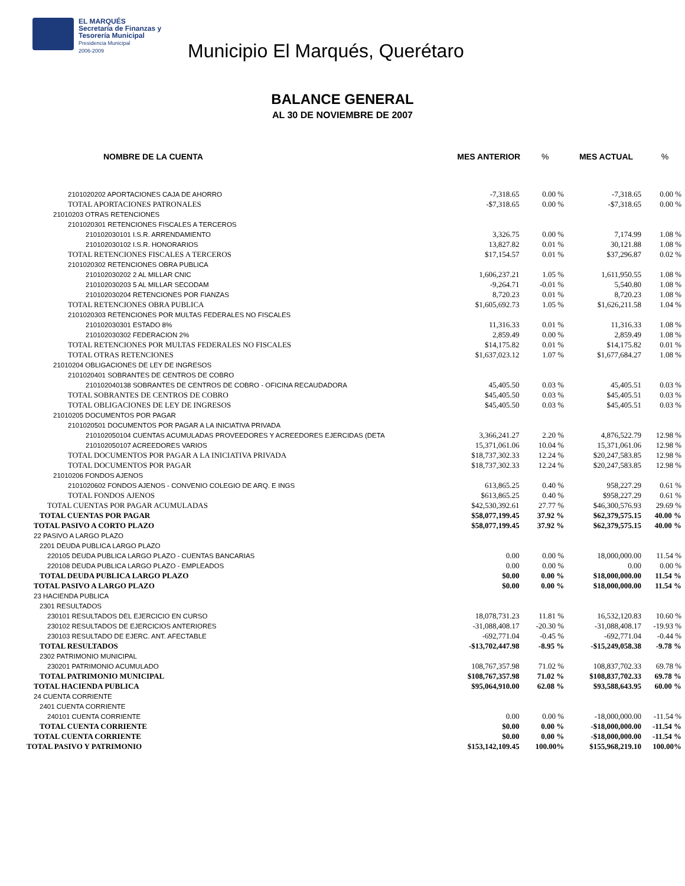EL MARQUÉS
Secretaría de Finanzas y
Tesorería Municipal
Presidencia Municipal
2006-2009
Municipio El Marqués, Querétaro
BALANCE GENERAL
AL 30 DE NOVIEMBRE DE 2007
| NOMBRE DE LA CUENTA | MES ANTERIOR | % | MES ACTUAL | % |
| --- | --- | --- | --- | --- |
| 2101020202 APORTACIONES CAJA DE AHORRO | -7,318.65 | 0.00 % | -7,318.65 | 0.00 % |
| TOTAL APORTACIONES PATRONALES | -$7,318.65 | 0.00 % | -$7,318.65 | 0.00 % |
| 21010203 OTRAS RETENCIONES | | | | |
| 2101020301 RETENCIONES FISCALES A TERCEROS | | | | |
| 210102030101 I.S.R. ARRENDAMIENTO | 3,326.75 | 0.00 % | 7,174.99 | 1.08 % |
| 210102030102 I.S.R. HONORARIOS | 13,827.82 | 0.01 % | 30,121.88 | 1.08 % |
| TOTAL RETENCIONES FISCALES A TERCEROS | $17,154.57 | 0.01 % | $37,296.87 | 0.02 % |
| 2101020302 RETENCIONES OBRA PUBLICA | | | | |
| 210102030202 2 AL MILLAR CNIC | 1,606,237.21 | 1.05 % | 1,611,950.55 | 1.08 % |
| 210102030203 5 AL MILLAR SECODAM | -9,264.71 | -0.01 % | 5,540.80 | 1.08 % |
| 210102030204 RETENCIONES POR FIANZAS | 8,720.23 | 0.01 % | 8,720.23 | 1.08 % |
| TOTAL RETENCIONES OBRA PUBLICA | $1,605,692.73 | 1.05 % | $1,626,211.58 | 1.04 % |
| 2101020303 RETENCIONES POR MULTAS FEDERALES NO FISCALES | | | | |
| 210102030301 ESTADO 8% | 11,316.33 | 0.01 % | 11,316.33 | 1.08 % |
| 210102030302 FEDERACION 2% | 2,859.49 | 0.00 % | 2,859.49 | 1.08 % |
| TOTAL RETENCIONES POR MULTAS FEDERALES NO FISCALES | $14,175.82 | 0.01 % | $14,175.82 | 0.01 % |
| TOTAL OTRAS RETENCIONES | $1,637,023.12 | 1.07 % | $1,677,684.27 | 1.08 % |
| 21010204 OBLIGACIONES DE LEY DE INGRESOS | | | | |
| 2101020401 SOBRANTES DE CENTROS DE COBRO | | | | |
| 210102040138 SOBRANTES DE CENTROS DE COBRO - OFICINA RECAUDADORA | 45,405.50 | 0.03 % | 45,405.51 | 0.03 % |
| TOTAL SOBRANTES DE CENTROS DE COBRO | $45,405.50 | 0.03 % | $45,405.51 | 0.03 % |
| TOTAL OBLIGACIONES DE LEY DE INGRESOS | $45,405.50 | 0.03 % | $45,405.51 | 0.03 % |
| 21010205 DOCUMENTOS POR PAGAR | | | | |
| 2101020501 DOCUMENTOS POR PAGAR A LA INICIATIVA PRIVADA | | | | |
| 210102050104 CUENTAS ACUMULADAS PROVEEDORES Y ACREEDORES EJERCIDAS (DETA | 3,366,241.27 | 2.20 % | 4,876,522.79 | 12.98 % |
| 210102050107 ACREEDORES VARIOS | 15,371,061.06 | 10.04 % | 15,371,061.06 | 12.98 % |
| TOTAL DOCUMENTOS POR PAGAR A LA INICIATIVA PRIVADA | $18,737,302.33 | 12.24 % | $20,247,583.85 | 12.98 % |
| TOTAL DOCUMENTOS POR PAGAR | $18,737,302.33 | 12.24 % | $20,247,583.85 | 12.98 % |
| 21010206 FONDOS AJENOS | | | | |
| 2101020602 FONDOS AJENOS - CONVENIO COLEGIO DE ARQ. E INGS | 613,865.25 | 0.40 % | 958,227.29 | 0.61 % |
| TOTAL FONDOS AJENOS | $613,865.25 | 0.40 % | $958,227.29 | 0.61 % |
| TOTAL CUENTAS POR PAGAR ACUMULADAS | $42,530,392.61 | 27.77 % | $46,300,576.93 | 29.69 % |
| TOTAL CUENTAS POR PAGAR | $58,077,199.45 | 37.92 % | $62,379,575.15 | 40.00 % |
| TOTAL PASIVO A CORTO PLAZO | $58,077,199.45 | 37.92 % | $62,379,575.15 | 40.00 % |
| 22 PASIVO A LARGO PLAZO | | | | |
| 2201 DEUDA PUBLICA LARGO PLAZO | | | | |
| 220105 DEUDA PUBLICA LARGO PLAZO - CUENTAS BANCARIAS | 0.00 | 0.00 % | 18,000,000.00 | 11.54 % |
| 220108 DEUDA PUBLICA LARGO PLAZO - EMPLEADOS | 0.00 | 0.00 % | 0.00 | 0.00 % |
| TOTAL DEUDA PUBLICA LARGO PLAZO | $0.00 | 0.00 % | $18,000,000.00 | 11.54 % |
| TOTAL PASIVO A LARGO PLAZO | $0.00 | 0.00 % | $18,000,000.00 | 11.54 % |
| 23 HACIENDA PUBLICA | | | | |
| 2301 RESULTADOS | | | | |
| 230101 RESULTADOS DEL EJERCICIO EN CURSO | 18,078,731.23 | 11.81 % | 16,532,120.83 | 10.60 % |
| 230102 RESULTADOS DE EJERCICIOS ANTERIORES | -31,088,408.17 | -20.30 % | -31,088,408.17 | -19.93 % |
| 230103 RESULTADO DE EJERC. ANT. AFECTABLE | -692,771.04 | -0.45 % | -692,771.04 | -0.44 % |
| TOTAL RESULTADOS | -$13,702,447.98 | -8.95 % | -$15,249,058.38 | -9.78 % |
| 2302 PATRIMONIO MUNICIPAL | | | | |
| 230201 PATRIMONIO ACUMULADO | 108,767,357.98 | 71.02 % | 108,837,702.33 | 69.78 % |
| TOTAL PATRIMONIO MUNICIPAL | $108,767,357.98 | 71.02 % | $108,837,702.33 | 69.78 % |
| TOTAL HACIENDA PUBLICA | $95,064,910.00 | 62.08 % | $93,588,643.95 | 60.00 % |
| 24 CUENTA CORRIENTE | | | | |
| 2401 CUENTA CORRIENTE | | | | |
| 240101 CUENTA CORRIENTE | 0.00 | 0.00 % | -18,000,000.00 | -11.54 % |
| TOTAL CUENTA CORRIENTE | $0.00 | 0.00 % | -$18,000,000.00 | -11.54 % |
| TOTAL CUENTA CORRIENTE | $0.00 | 0.00 % | -$18,000,000.00 | -11.54 % |
| TOTAL PASIVO Y PATRIMONIO | $153,142,109.45 | 100.00% | $155,968,219.10 | 100.00% |